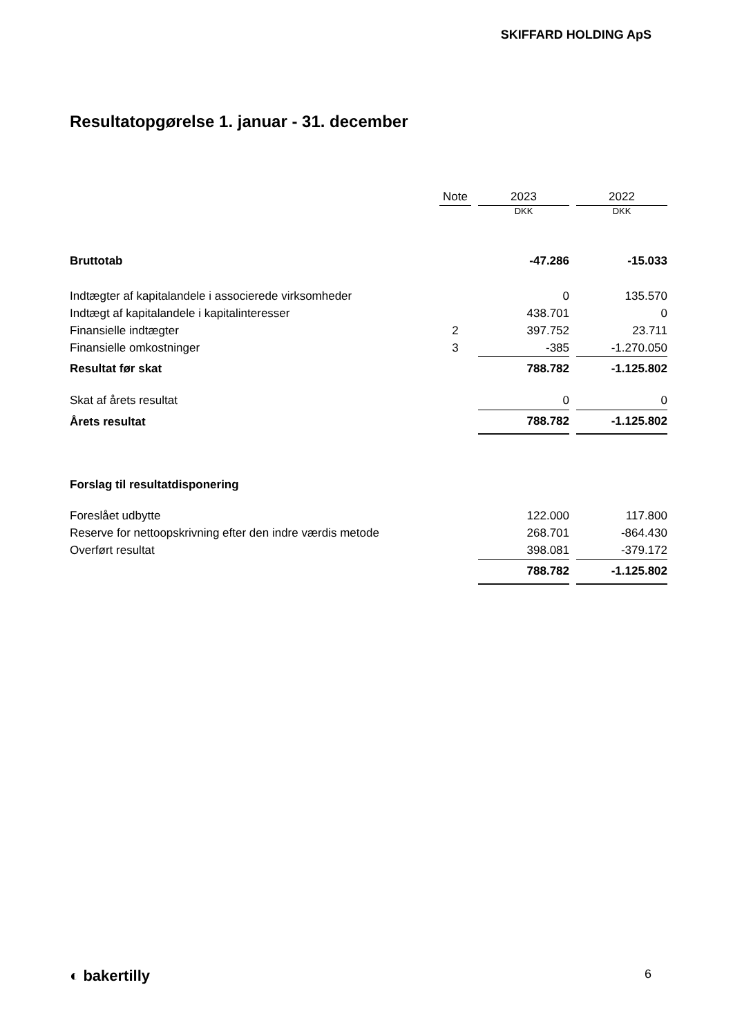SKIFFARD HOLDING ApS
Resultatopgørelse 1. januar - 31. december
| | Note | | 2023 | | 2022 |
| | | | DKK | | DKK |
| Bruttotab | | | -47.286 | | -15.033 |
| Indtægter af kapitalandele i associerede virksomheder | | | 0 | | 135.570 |
| Indtægt af kapitalandele i kapitalinteresser | | | 438.701 | | 0 |
| Finansielle indtægter | 2 | | 397.752 | | 23.711 |
| Finansielle omkostninger | 3 | | -385 | | -1.270.050 |
| Resultat før skat | | | 788.782 | | -1.125.802 |
| Skat af årets resultat | | | 0 | | 0 |
| Årets resultat | | | 788.782 | | -1.125.802 |
| Forslag til resultatdisponering | | | | | |
| Foreslået udbytte | | | 122.000 | | 117.800 |
| Reserve for nettoopskrivning efter den indre værdis metode | | | 268.701 | | -864.430 |
| Overført resultat | | | 398.081 | | -379.172 |
| | | | 788.782 | | -1.125.802 |
◐ bakertilly 6